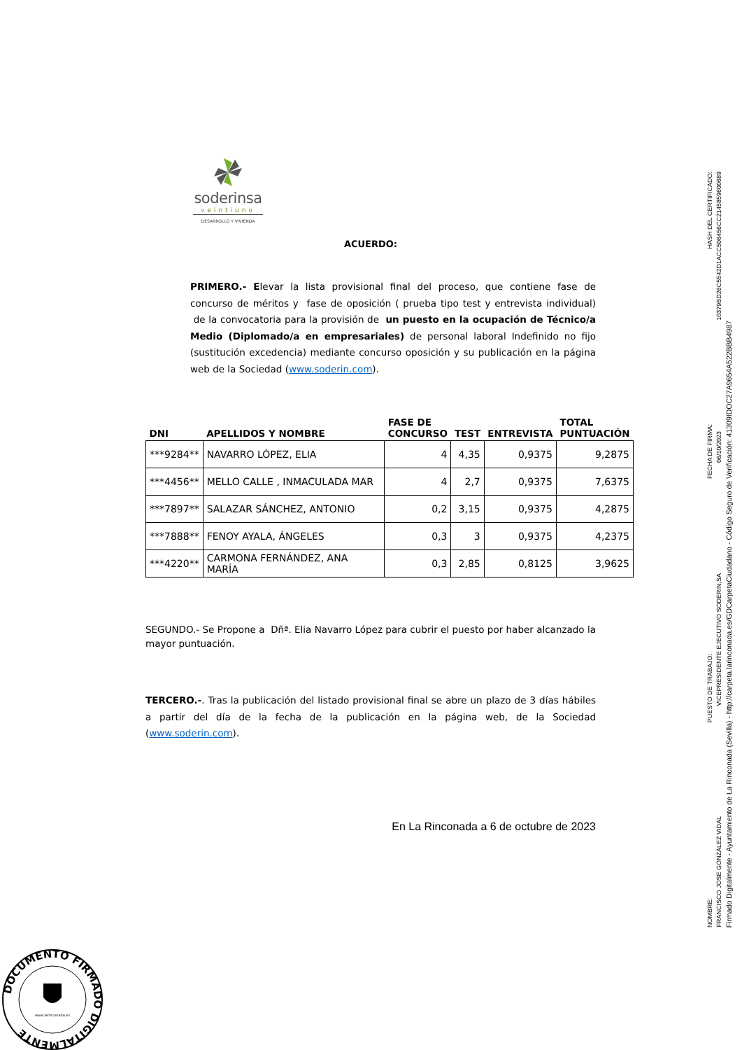soderinsa
veintiuno
DESARROLLO Y VIVIENDA
ACUERDO:
PRIMERO.- Elevar la lista provisional final del proceso, que contiene fase de concurso de méritos y fase de oposición ( prueba tipo test y entrevista individual) de la convocatoria para la provisión de un puesto en la ocupación de Técnico/a Medio (Diplomado/a en empresariales) de personal laboral Indefinido no fijo (sustitución excedencia) mediante concurso oposición y su publicación en la página web de la Sociedad (www.soderin.com).
| DNI | APELLIDOS Y NOMBRE | FASE DE CONCURSO | TEST | ENTREVISTA | TOTAL PUNTUACIÓN |
| --- | --- | --- | --- | --- | --- |
| ***9284** | NAVARRO LÓPEZ, ELIA | 4 | 4,35 | 0,9375 | 9,2875 |
| ***4456** | MELLO CALLE , INMACULADA MAR | 4 | 2,7 | 0,9375 | 7,6375 |
| ***7897** | SALAZAR SÁNCHEZ, ANTONIO | 0,2 | 3,15 | 0,9375 | 4,2875 |
| ***7888** | FENOY AYALA, ÁNGELES | 0,3 | 3 | 0,9375 | 4,2375 |
| ***4220** | CARMONA FERNÁNDEZ, ANA MARÍA | 0,3 | 2,85 | 0,8125 | 3,9625 |
SEGUNDO.- Se Propone a Dñª. Elia Navarro López para cubrir el puesto por haber alcanzado la mayor puntuación.
TERCERO.-. Tras la publicación del listado provisional final se abre un plazo de 3 días hábiles a partir del día de la fecha de la publicación en la página web, de la Sociedad (www.soderin.com).
En La Rinconada a 6 de octubre de 2023
NOMBRE: PUESTO DE TRABAJO: FECHA DE FIRMA: HASH DEL CERTIFICADO:
FRANCISCO JOSE GONZALEZ VIDAL VICEPRESIDENTE EJECUTIVO SODERIN,SA 06/10/2023 10379BD26C5542D1ACC506456CC2145859600689
Firmado Digitalmente - Ayuntamiento de La Rinconada (Sevilla) - http://carpeta.larinconada.es/GDCarpetaCiudadano - Código Seguro de Verificación: 41309IDOC27A9654A522BBB4987
DOCUMENTO FIRMADO DIGITALMENTE
www.larinconada.es